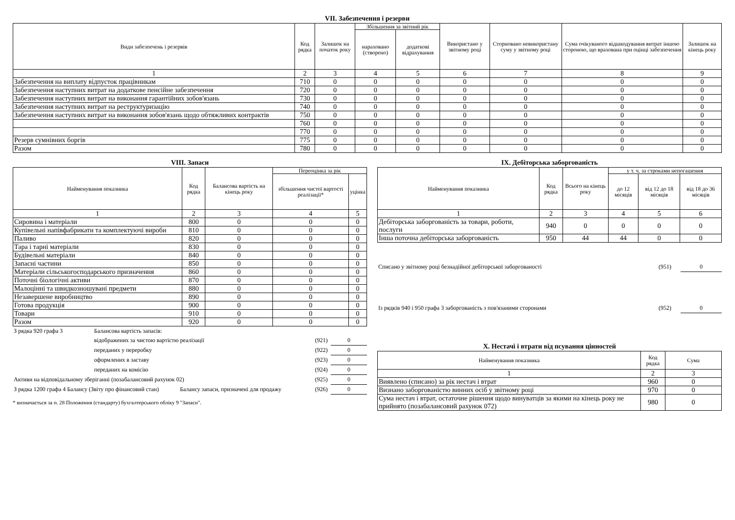VII. Забезпечення і резерви
| Види забезпечень і резервів | Код рядка | Залишок на початок року | Збільшення за звітний рік | | Використано у звітному році | Сторновано невикористану суму у звітному році | Сума очікуваного відшкодування витрат іншою стороною, що врахована при оцінці забезпечення | Залишок на кінець року |
| --- | --- | --- | --- | --- | --- | --- | --- | --- |
| | | | нараховано (створено) | додаткові відрахування | | | | |
| 1 | 2 | 3 | 4 | 5 | 6 | 7 | 8 | 9 |
| Забезпечення на виплату відпусток працівникам | 710 | 0 | 0 | 0 | 0 | 0 | 0 | 0 |
| Забезпечення наступних витрат на додаткове пенсійне забезпечення | 720 | 0 | 0 | 0 | 0 | 0 | 0 | 0 |
| Забезпечення наступних витрат на виконання гарантійних зобов'язань | 730 | 0 | 0 | 0 | 0 | 0 | 0 | 0 |
| Забезпечення наступних витрат на реструктуризацію | 740 | 0 | 0 | 0 | 0 | 0 | 0 | 0 |
| Забезпечення наступних витрат на виконання зобов'язань щодо обтяжливих контрактів | 750 | 0 | 0 | 0 | 0 | 0 | 0 | 0 |
| | 760 | 0 | 0 | 0 | 0 | 0 | 0 | 0 |
| | 770 | 0 | 0 | 0 | 0 | 0 | 0 | 0 |
| Резерв сумнівних боргів | 775 | 0 | 0 | 0 | 0 | 0 | 0 | 0 |
| Разом | 780 | 0 | 0 | 0 | 0 | 0 | 0 | 0 |
VIII. Запаси
| Найменування показника | Код рядка | Балансова вартість на кінець року | Переоцінка за рік | |
| --- | --- | --- | --- | --- |
| | | | збільшення чистої вартості реалізації* | уцінка |
| 1 | 2 | 3 | 4 | 5 |
| Сировина і матеріали | 800 | 0 | 0 | 0 |
| Купівельні напівфабрикати та комплектуючі вироби | 810 | 0 | 0 | 0 |
| Паливо | 820 | 0 | 0 | 0 |
| Тара і тарні матеріали | 830 | 0 | 0 | 0 |
| Будівельні матеріали | 840 | 0 | 0 | 0 |
| Запасні частини | 850 | 0 | 0 | 0 |
| Матеріали сільськогосподарського призначення | 860 | 0 | 0 | 0 |
| Поточні біологічні активи | 870 | 0 | 0 | 0 |
| Малоцінні та швидкозношувані предмети | 880 | 0 | 0 | 0 |
| Незавершене виробництво | 890 | 0 | 0 | 0 |
| Готова продукція | 900 | 0 | 0 | 0 |
| Товари | 910 | 0 | 0 | 0 |
| Разом | 920 | 0 | 0 | 0 |
| З рядка 920 графа 3 | Балансова вартість запасів: | | | |
| | відображених за чистою вартістю реалізації | | (921) | 0 |
| | переданих у переробку | | (922) | 0 |
| | оформлених в заставу | | (923) | 0 |
| | переданих на комісію | | (924) | 0 |
| Активи на відповідальному зберіганні (позабалансовий рахунок 02) | | | (925) | 0 |
| З рядка 1200 графа 4 Балансу (Звіту про фінансовий стан) | | Балансу запаси, призначені для продажу | (926) | 0 |
* визначається за п. 28 Положення (стандарту) бухгалтерського обліку 9 "Запаси".
IX. Дебіторська заборгованість
| Найменування показника | Код рядка | Всього на кінець року | у т. ч. за строками непогашення | | |
| --- | --- | --- | --- | --- | --- |
| | | | до 12 місяців | від 12 до 18 місяців | від 18 до 36 місяців |
| 1 | 2 | 3 | 4 | 5 | 6 |
| Дебіторська заборгованість за товари, роботи, послуги | 940 | 0 | 0 | 0 | 0 |
| Інша поточна дебіторська заборгованість | 950 | 44 | 44 | 0 | 0 |
| Списано у звітному році безнадійної дебіторської заборгованості | (951) | 0 |
| Із рядків 940 і 950 графа 3 заборгованість з пов'язаними сторонами | (952) | 0 |
X. Нестачі і втрати від псування цінностей
| Найменування показника | Код рядка | Сума |
| --- | --- | --- |
| 1 | 2 | 3 |
| Виявлено (списано) за рік нестач і втрат | 960 | 0 |
| Визнано заборгованістю винних осіб у звітному році | 970 | 0 |
| Сума нестач і втрат, остаточне рішення щодо винуватців за якими на кінець року не прийнято (позабалансовий рахунок 072) | 980 | 0 |